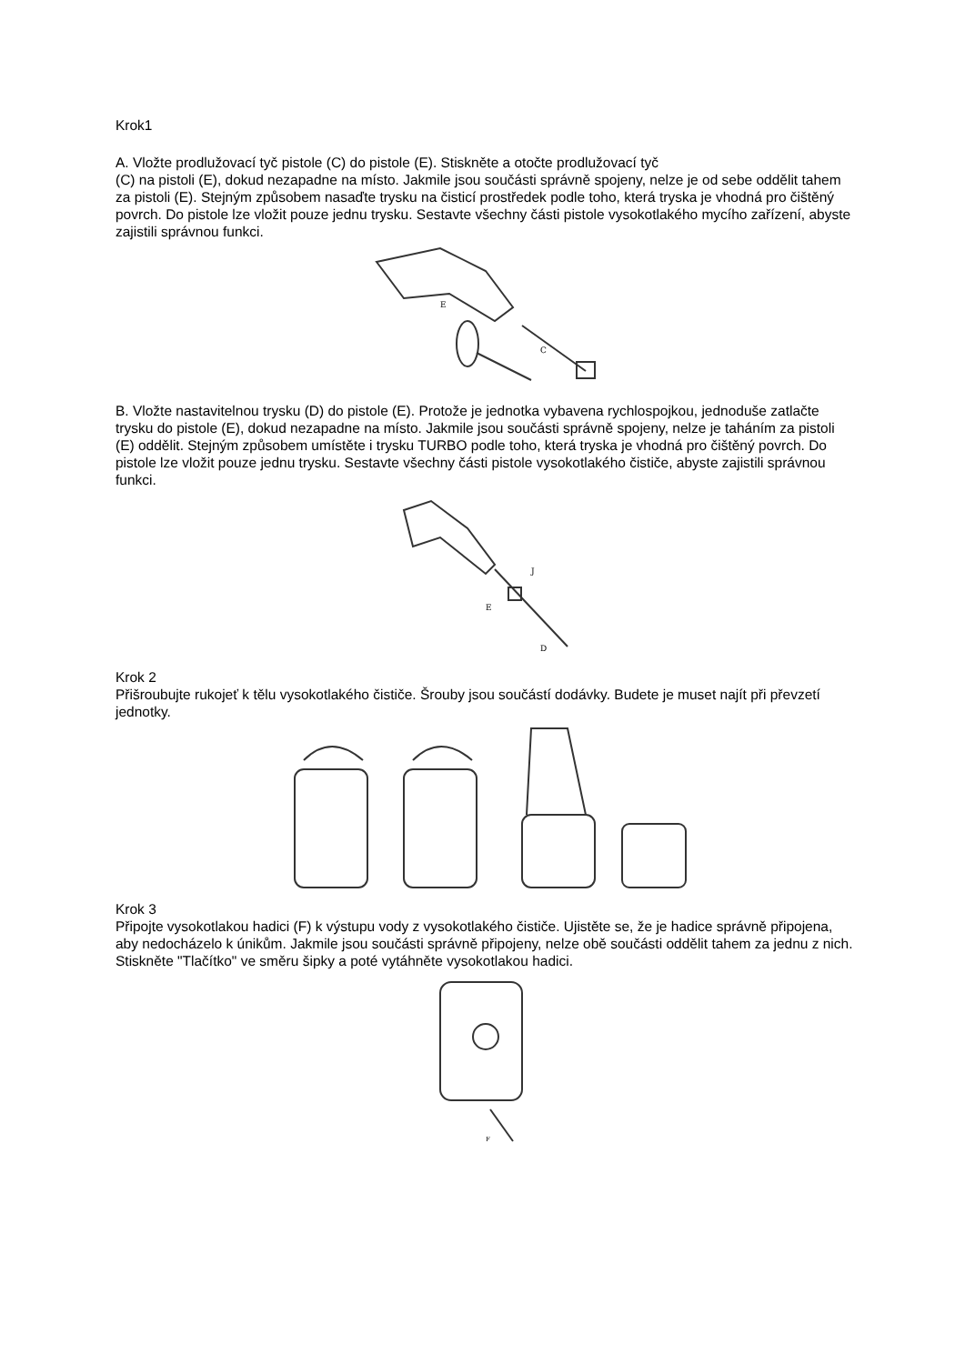Krok1
A. Vložte prodlužovací tyč pistole (C) do pistole (E). Stiskněte a otočte prodlužovací tyč
(C) na pistoli (E), dokud nezapadne na místo. Jakmile jsou součásti správně spojeny, nelze je od sebe oddělit tahem za pistoli (E). Stejným způsobem nasaďte trysku na čisticí prostředek podle toho, která tryska je vhodná pro čištěný povrch. Do pistole lze vložit pouze jednu trysku. Sestavte všechny části pistole vysokotlakého mycího zařízení, abyste zajistili správnou funkci.
E
C
B. Vložte nastavitelnou trysku (D) do pistole (E). Protože je jednotka vybavena rychlospojkou, jednoduše zatlačte trysku do pistole (E), dokud nezapadne na místo. Jakmile jsou součásti správně spojeny, nelze je taháním za pistoli (E) oddělit. Stejným způsobem umístěte i trysku TURBO podle toho, která tryska je vhodná pro čištěný povrch. Do pistole lze vložit pouze jednu trysku. Sestavte všechny části pistole vysokotlakého čističe, abyste zajistili správnou funkci.
E
J
D
Krok 2
Přišroubujte rukojeť k tělu vysokotlakého čističe. Šrouby jsou součástí dodávky. Budete je muset najít při převzetí jednotky.
Krok 3
Připojte vysokotlakou hadici (F) k výstupu vody z vysokotlakého čističe. Ujistěte se, že je hadice správně připojena, aby nedocházelo k únikům. Jakmile jsou součásti správně připojeny, nelze obě součásti oddělit tahem za jednu z nich. Stiskněte "Tlačítko" ve směru šipky a poté vytáhněte vysokotlakou hadici.
F